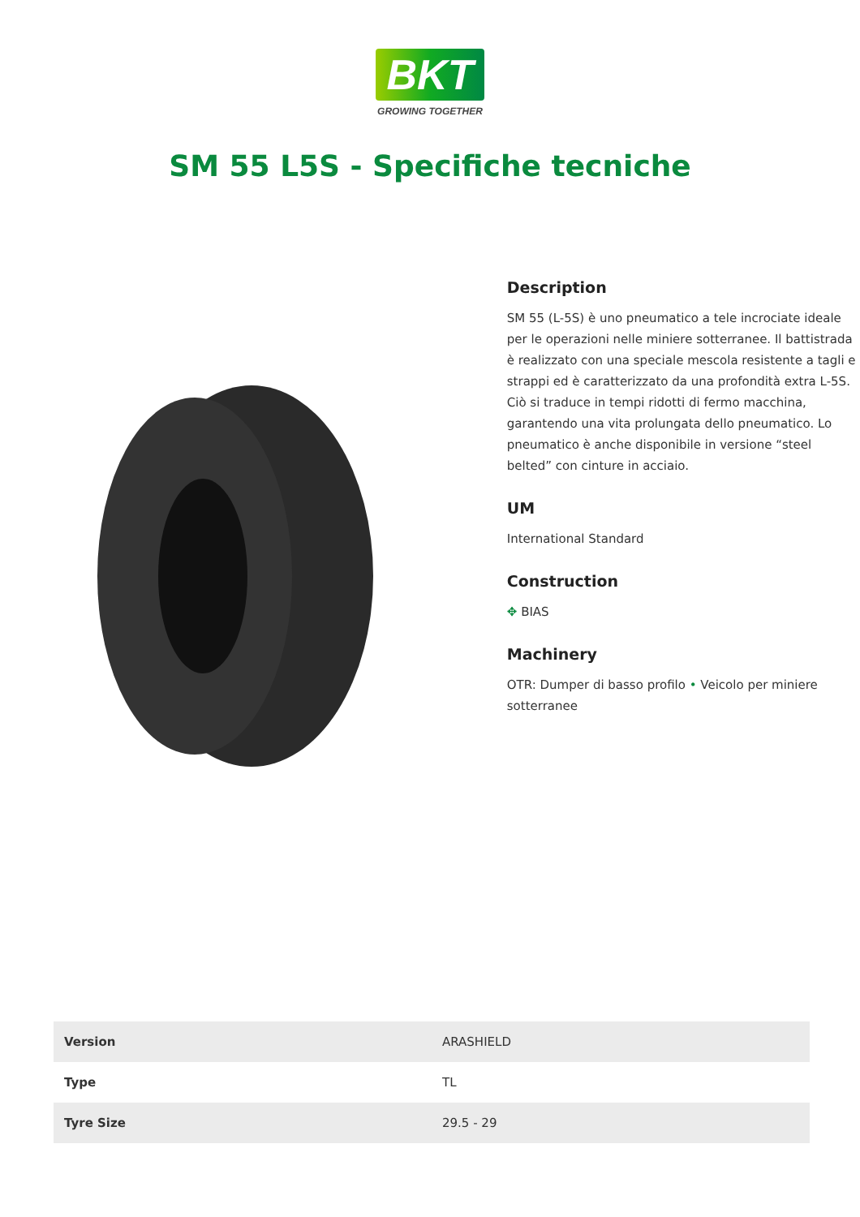BKT
GROWING TOGETHER
SM 55 L5S - Specifiche tecniche
Description
SM 55 (L-5S) è uno pneumatico a tele incrociate ideale per le operazioni nelle miniere sotterranee. Il battistrada è realizzato con una speciale mescola resistente a tagli e strappi ed è caratterizzato da una profondità extra L-5S. Ciò si traduce in tempi ridotti di fermo macchina, garantendo una vita prolungata dello pneumatico. Lo pneumatico è anche disponibile in versione “steel belted” con cinture in acciaio.
UM
International Standard
Construction
✥ BIAS
Machinery
OTR: Dumper di basso profilo • Veicolo per miniere sotterranee
| Version | ARASHIELD |
| Type | TL |
| Tyre Size | 29.5 - 29 |